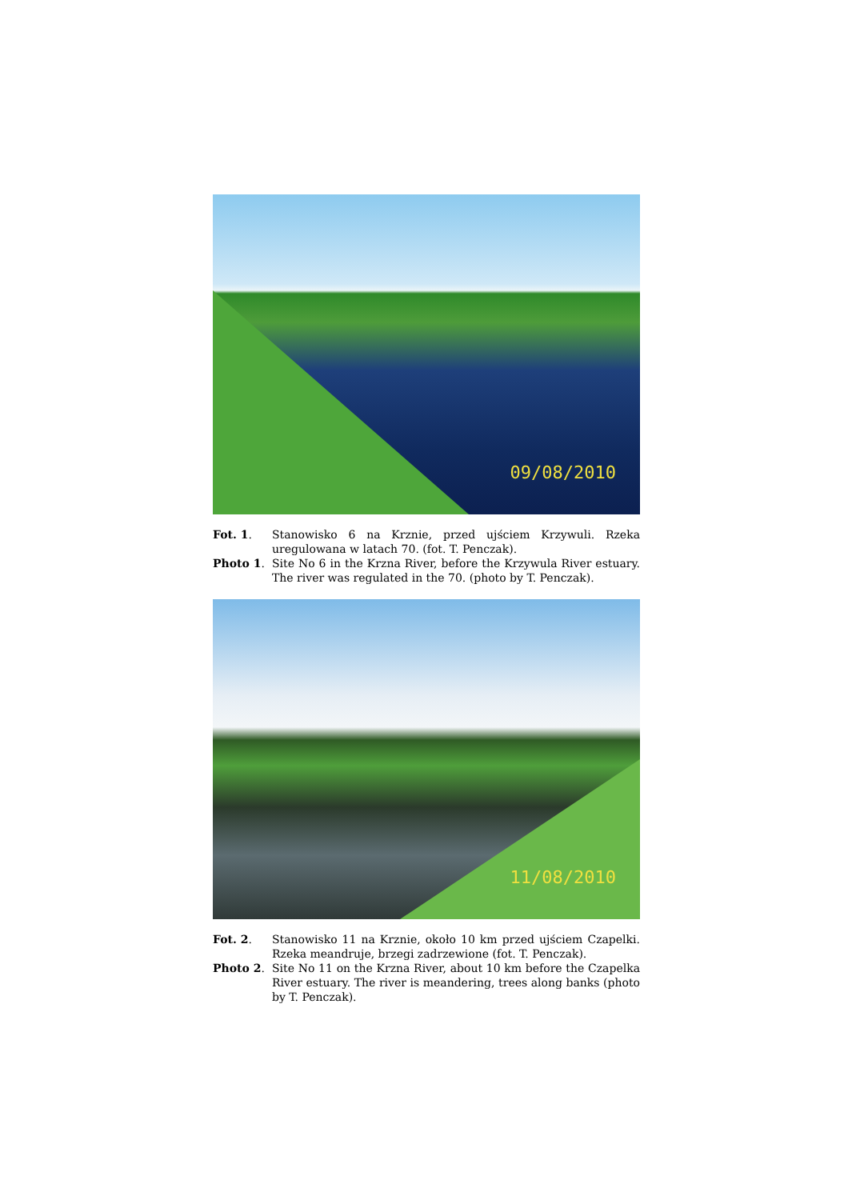09/08/2010
Fot. 1.
Stanowisko 6 na Krznie, przed ujściem Krzywuli. Rzeka uregulowana w latach 70. (fot. T. Penczak).
Photo 1.
Site No 6 in the Krzna River, before the Krzywula River estuary. The river was regulated in the 70. (photo by T. Penczak).
11/08/2010
Fot. 2.
Stanowisko 11 na Krznie, około 10 km przed ujściem Czapelki. Rzeka meandruje, brzegi zadrzewione (fot. T. Penczak).
Photo 2.
Site No 11 on the Krzna River, about 10 km before the Czapelka River estuary. The river is meandering, trees along banks (photo by T. Penczak).